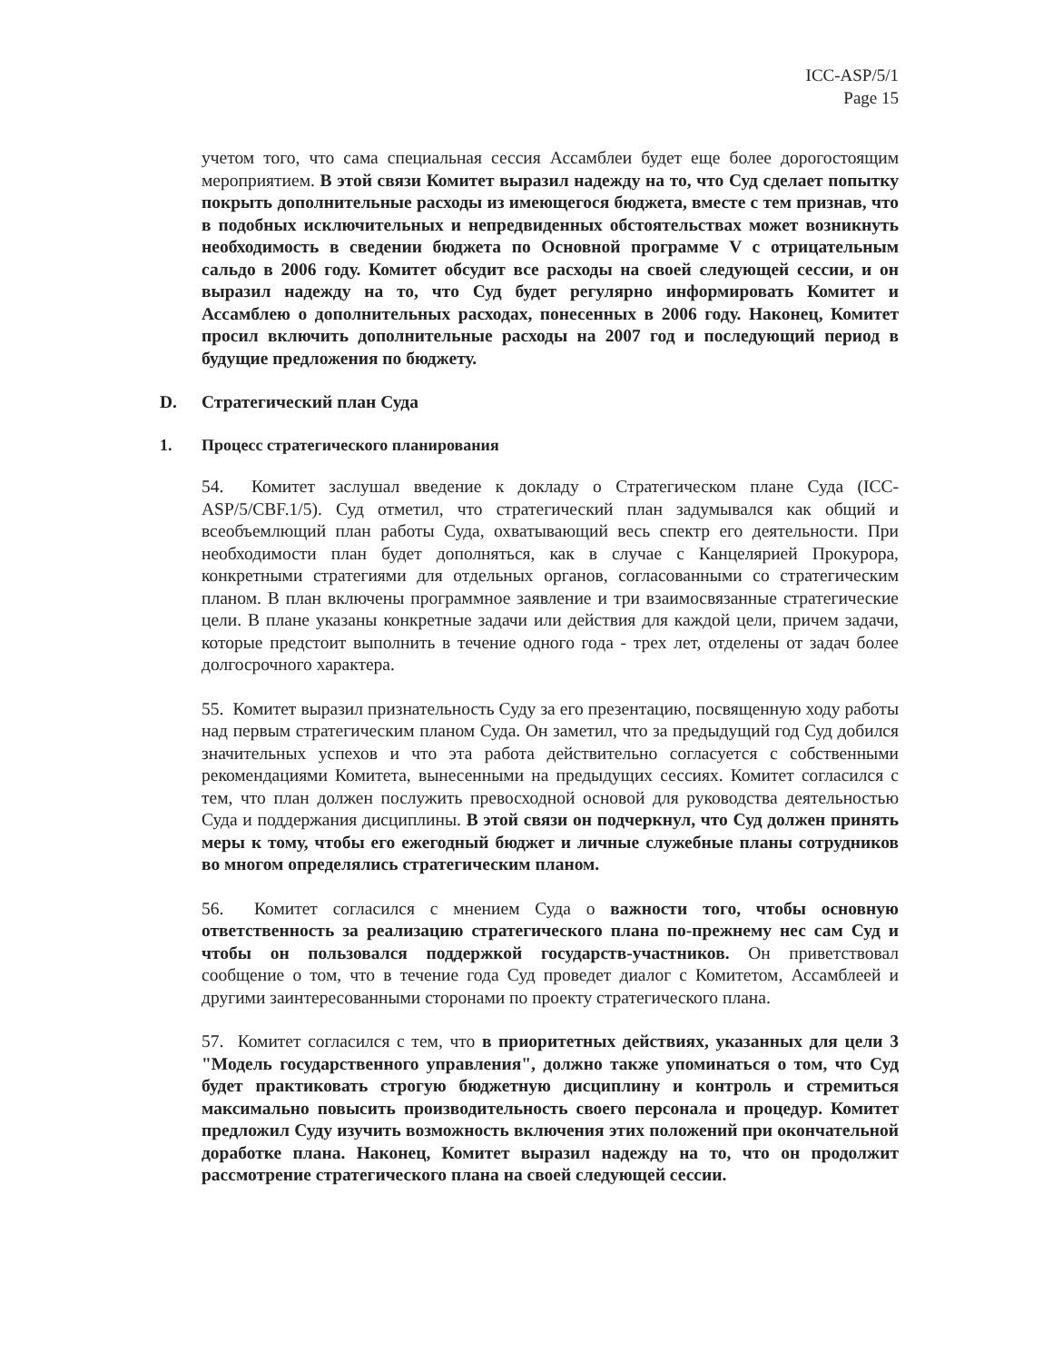ICC-ASP/5/1
Page 15
учетом того, что сама специальная сессия Ассамблеи будет еще более дорогостоящим мероприятием. В этой связи Комитет выразил надежду на то, что Суд сделает попытку покрыть дополнительные расходы из имеющегося бюджета, вместе с тем признав, что в подобных исключительных и непредвиденных обстоятельствах может возникнуть необходимость в сведении бюджета по Основной программе V с отрицательным сальдо в 2006 году. Комитет обсудит все расходы на своей следующей сессии, и он выразил надежду на то, что Суд будет регулярно информировать Комитет и Ассамблею о дополнительных расходах, понесенных в 2006 году. Наконец, Комитет просил включить дополнительные расходы на 2007 год и последующий период в будущие предложения по бюджету.
D. Стратегический план Суда
1. Процесс стратегического планирования
54. Комитет заслушал введение к докладу о Стратегическом плане Суда (ICC-ASP/5/CBF.1/5). Суд отметил, что стратегический план задумывался как общий и всеобъемлющий план работы Суда, охватывающий весь спектр его деятельности. При необходимости план будет дополняться, как в случае с Канцелярией Прокурора, конкретными стратегиями для отдельных органов, согласованными со стратегическим планом. В план включены программное заявление и три взаимосвязанные стратегические цели. В плане указаны конкретные задачи или действия для каждой цели, причем задачи, которые предстоит выполнить в течение одного года - трех лет, отделены от задач более долгосрочного характера.
55. Комитет выразил признательность Суду за его презентацию, посвященную ходу работы над первым стратегическим планом Суда. Он заметил, что за предыдущий год Суд добился значительных успехов и что эта работа действительно согласуется с собственными рекомендациями Комитета, вынесенными на предыдущих сессиях. Комитет согласился с тем, что план должен послужить превосходной основой для руководства деятельностью Суда и поддержания дисциплины. В этой связи он подчеркнул, что Суд должен принять меры к тому, чтобы его ежегодный бюджет и личные служебные планы сотрудников во многом определялись стратегическим планом.
56. Комитет согласился с мнением Суда о важности того, чтобы основную ответственность за реализацию стратегического плана по-прежнему нес сам Суд и чтобы он пользовался поддержкой государств-участников. Он приветствовал сообщение о том, что в течение года Суд проведет диалог с Комитетом, Ассамблеей и другими заинтересованными сторонами по проекту стратегического плана.
57. Комитет согласился с тем, что в приоритетных действиях, указанных для цели 3 "Модель государственного управления", должно также упоминаться о том, что Суд будет практиковать строгую бюджетную дисциплину и контроль и стремиться максимально повысить производительность своего персонала и процедур. Комитет предложил Суду изучить возможность включения этих положений при окончательной доработке плана. Наконец, Комитет выразил надежду на то, что он продолжит рассмотрение стратегического плана на своей следующей сессии.